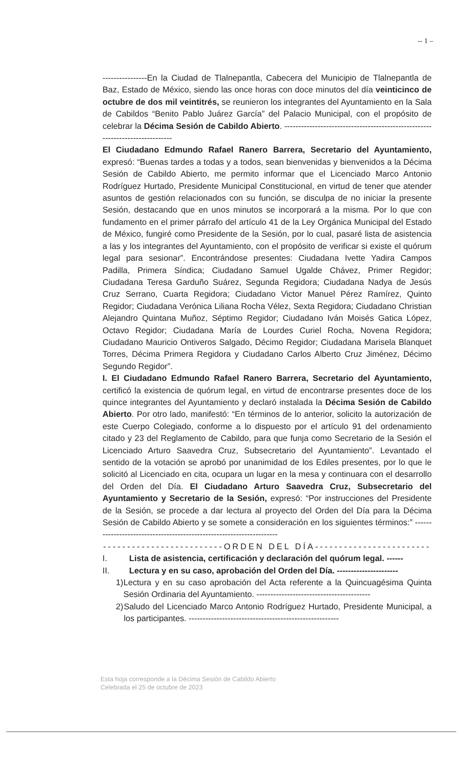-- 1 –
----------------En la Ciudad de Tlalnepantla, Cabecera del Municipio de Tlalnepantla de Baz, Estado de México, siendo las once horas con doce minutos del día veinticinco de octubre de dos mil veintitrés, se reunieron los integrantes del Ayuntamiento en la Sala de Cabildos “Benito Pablo Juárez García” del Palacio Municipal, con el propósito de celebrar la Décima Sesión de Cabildo Abierto. ------------------------------------------------------------------------------
El Ciudadano Edmundo Rafael Ranero Barrera, Secretario del Ayuntamiento, expresó: “Buenas tardes a todas y a todos, sean bienvenidas y bienvenidos a la Décima Sesión de Cabildo Abierto, me permito informar que el Licenciado Marco Antonio Rodríguez Hurtado, Presidente Municipal Constitucional, en virtud de tener que atender asuntos de gestión relacionados con su función, se disculpa de no iniciar la presente Sesión, destacando que en unos minutos se incorporará a la misma. Por lo que con fundamento en el primer párrafo del artículo 41 de la Ley Orgánica Municipal del Estado de México, fungiré como Presidente de la Sesión, por lo cual, pasaré lista de asistencia a las y los integrantes del Ayuntamiento, con el propósito de verificar si existe el quórum legal para sesionar”. Encontrándose presentes: Ciudadana Ivette Yadira Campos Padilla, Primera Síndica; Ciudadano Samuel Ugalde Chávez, Primer Regidor; Ciudadana Teresa Garduño Suárez, Segunda Regidora; Ciudadana Nadya de Jesús Cruz Serrano, Cuarta Regidora; Ciudadano Victor Manuel Pérez Ramírez, Quinto Regidor; Ciudadana Verónica Liliana Rocha Vélez, Sexta Regidora; Ciudadano Christian Alejandro Quintana Muñoz, Séptimo Regidor; Ciudadano Iván Moisés Gatica López, Octavo Regidor; Ciudadana María de Lourdes Curiel Rocha, Novena Regidora; Ciudadano Mauricio Ontiveros Salgado, Décimo Regidor; Ciudadana Marisela Blanquet Torres, Décima Primera Regidora y Ciudadano Carlos Alberto Cruz Jiménez, Décimo Segundo Regidor”.
I. El Ciudadano Edmundo Rafael Ranero Barrera, Secretario del Ayuntamiento, certificó la existencia de quórum legal, en virtud de encontrarse presentes doce de los quince integrantes del Ayuntamiento y declaró instalada la Décima Sesión de Cabildo Abierto. Por otro lado, manifestó: “En términos de lo anterior, solicito la autorización de este Cuerpo Colegiado, conforme a lo dispuesto por el artículo 91 del ordenamiento citado y 23 del Reglamento de Cabildo, para que funja como Secretario de la Sesión el Licenciado Arturo Saavedra Cruz, Subsecretario del Ayuntamiento”. Levantado el sentido de la votación se aprobó por unanimidad de los Ediles presentes, por lo que le solicitó al Licenciado en cita, ocupara un lugar en la mesa y continuara con el desarrollo del Orden del Día. El Ciudadano Arturo Saavedra Cruz, Subsecretario del Ayuntamiento y Secretario de la Sesión, expresó: “Por instrucciones del Presidente de la Sesión, se procede a dar lectura al proyecto del Orden del Día para la Décima Sesión de Cabildo Abierto y se somete a consideración en los siguientes términos:” ---------------------------------------------------------------------
-------------------------ORDEN DEL DÍA------------------------
I. Lista de asistencia, certificación y declaración del quórum legal. ------
II. Lectura y en su caso, aprobación del Orden del Día. ----------------------
1) Lectura y en su caso aprobación del Acta referente a la Quincuagésima Quinta Sesión Ordinaria del Ayuntamiento. -----------------------------------------
2) Saludo del Licenciado Marco Antonio Rodríguez Hurtado, Presidente Municipal, a los participantes. ------------------------------------------------------
Esta hoja corresponde a la Décima Sesión de Cabildo Abierto
Celebrada el 25 de octubre de 2023